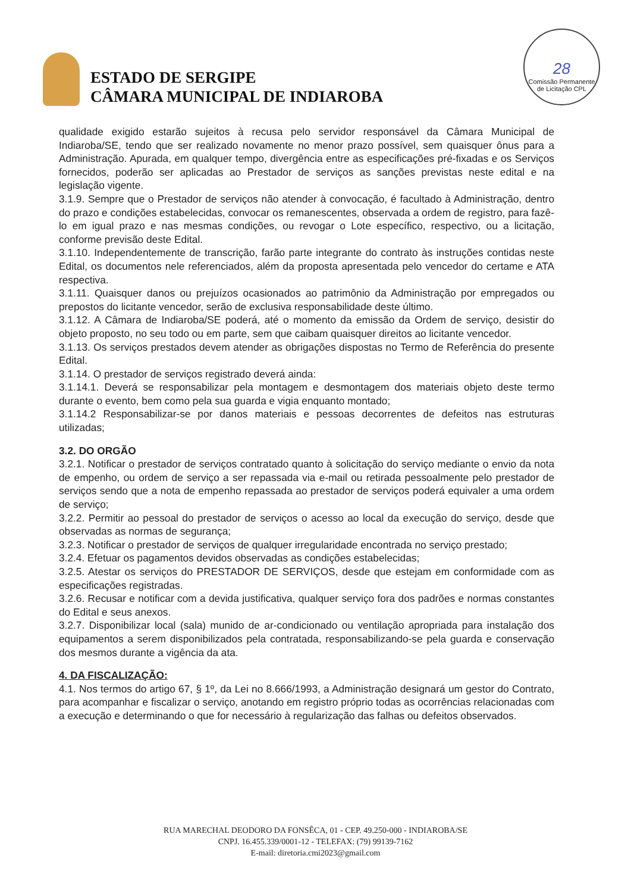ESTADO DE SERGIPE
CÂMARA MUNICIPAL DE INDIAROBA
28
Comissão Permanente de Licitação CPL
qualidade exigido estarão sujeitos à recusa pelo servidor responsável da Câmara Municipal de Indiaroba/SE, tendo que ser realizado novamente no menor prazo possível, sem quaisquer ônus para a Administração. Apurada, em qualquer tempo, divergência entre as especificações pré-fixadas e os Serviços fornecidos, poderão ser aplicadas ao Prestador de serviços as sanções previstas neste edital e na legislação vigente.
3.1.9. Sempre que o Prestador de serviços não atender à convocação, é facultado à Administração, dentro do prazo e condições estabelecidas, convocar os remanescentes, observada a ordem de registro, para fazê-lo em igual prazo e nas mesmas condições, ou revogar o Lote específico, respectivo, ou a licitação, conforme previsão deste Edital.
3.1.10. Independentemente de transcrição, farão parte integrante do contrato às instruções contidas neste Edital, os documentos nele referenciados, além da proposta apresentada pelo vencedor do certame e ATA respectiva.
3.1.11. Quaisquer danos ou prejuízos ocasionados ao patrimônio da Administração por empregados ou prepostos do licitante vencedor, serão de exclusiva responsabilidade deste último.
3.1.12. A Câmara de Indiaroba/SE poderá, até o momento da emissão da Ordem de serviço, desistir do objeto proposto, no seu todo ou em parte, sem que caibam quaisquer direitos ao licitante vencedor.
3.1.13. Os serviços prestados devem atender as obrigações dispostas no Termo de Referência do presente Edital.
3.1.14. O prestador de serviços registrado deverá ainda:
3.1.14.1. Deverá se responsabilizar pela montagem e desmontagem dos materiais objeto deste termo durante o evento, bem como pela sua guarda e vigia enquanto montado;
3.1.14.2 Responsabilizar-se por danos materiais e pessoas decorrentes de defeitos nas estruturas utilizadas;
3.2. DO ORGÃO
3.2.1. Notificar o prestador de serviços contratado quanto à solicitação do serviço mediante o envio da nota de empenho, ou ordem de serviço a ser repassada via e-mail ou retirada pessoalmente pelo prestador de serviços sendo que a nota de empenho repassada ao prestador de serviços poderá equivaler a uma ordem de serviço;
3.2.2. Permitir ao pessoal do prestador de serviços o acesso ao local da execução do serviço, desde que observadas as normas de segurança;
3.2.3. Notificar o prestador de serviços de qualquer irregularidade encontrada no serviço prestado;
3.2.4. Efetuar os pagamentos devidos observadas as condições estabelecidas;
3.2.5. Atestar os serviços do PRESTADOR DE SERVIÇOS, desde que estejam em conformidade com as especificações registradas.
3.2.6. Recusar e notificar com a devida justificativa, qualquer serviço fora dos padrões e normas constantes do Edital e seus anexos.
3.2.7. Disponibilizar local (sala) munido de ar-condicionado ou ventilação apropriada para instalação dos equipamentos a serem disponibilizados pela contratada, responsabilizando-se pela guarda e conservação dos mesmos durante a vigência da ata.
4. DA FISCALIZAÇÃO:
4.1. Nos termos do artigo 67, § 1º, da Lei no 8.666/1993, a Administração designará um gestor do Contrato, para acompanhar e fiscalizar o serviço, anotando em registro próprio todas as ocorrências relacionadas com a execução e determinando o que for necessário à regularização das falhas ou defeitos observados.
RUA MARECHAL DEODORO DA FONSÊCA, 01 - CEP. 49.250-000 - INDIAROBA/SE
CNPJ. 16.455.339/0001-12 - TELEFAX: (79) 99139-7162
E-mail: diretoria.cmi2023@gmail.com